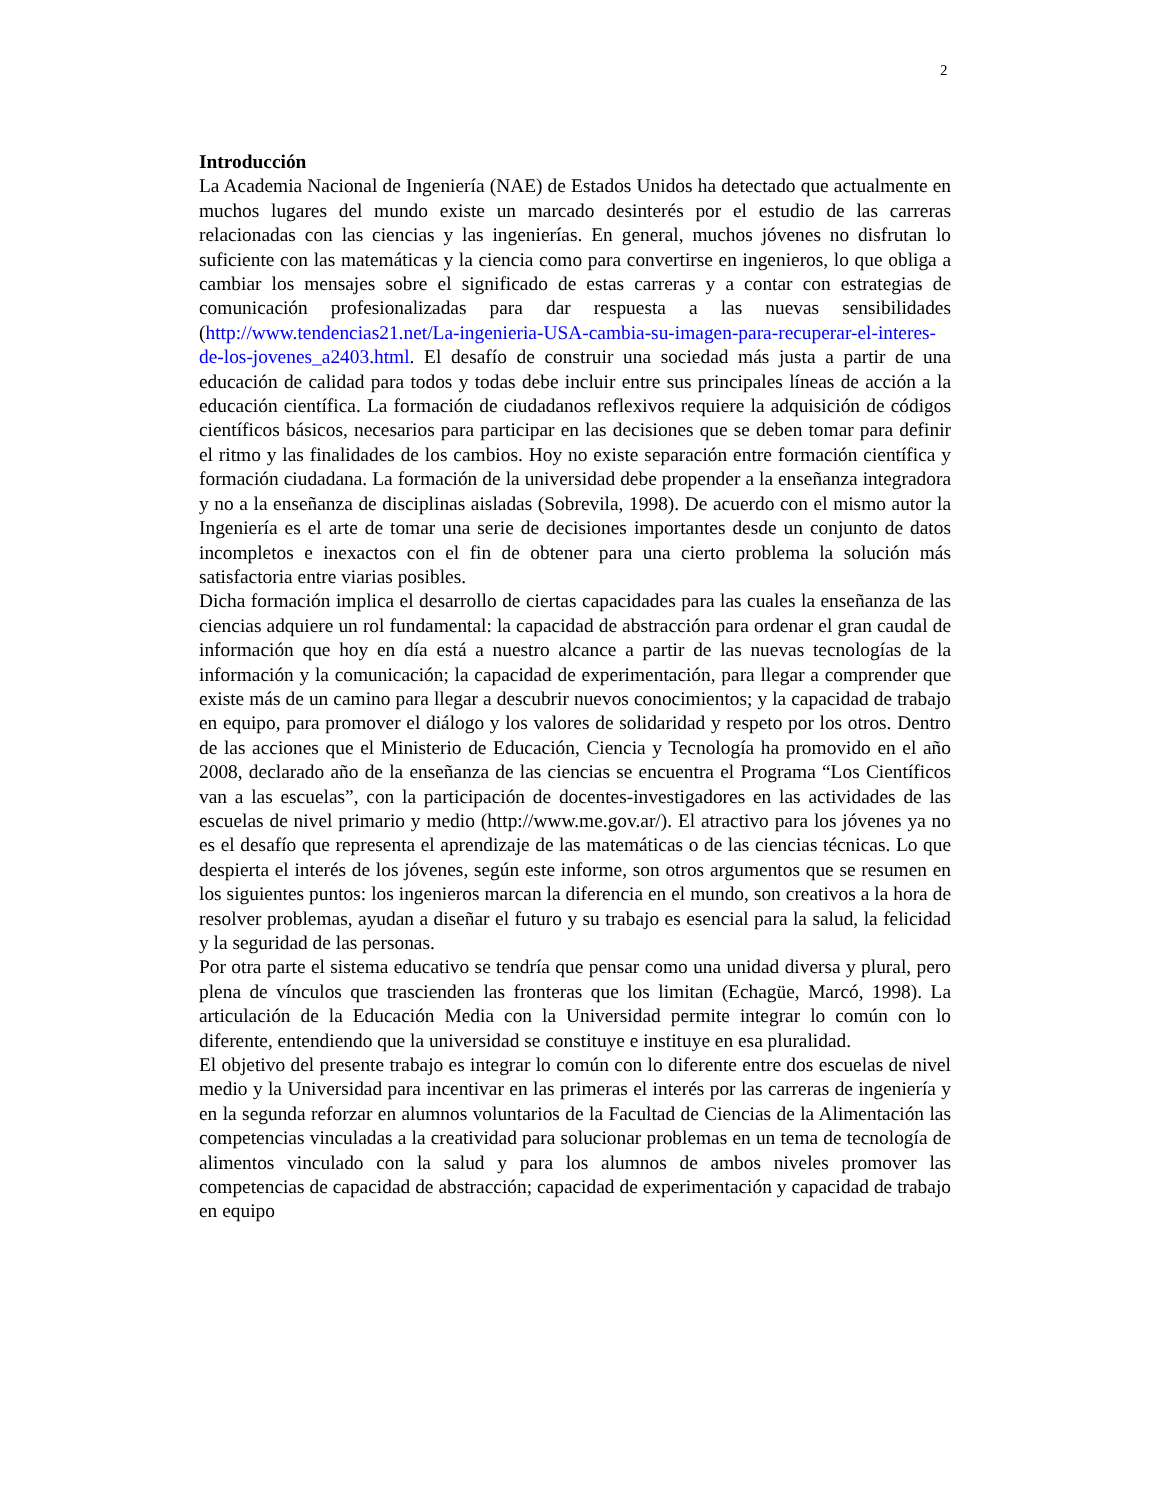2
Introducción
La Academia Nacional de Ingeniería (NAE) de Estados Unidos ha detectado que actualmente en muchos lugares del mundo existe un marcado desinterés por el estudio de las carreras relacionadas con las ciencias y las ingenierías. En general, muchos jóvenes no disfrutan lo suficiente con las matemáticas y la ciencia como para convertirse en ingenieros, lo que obliga a cambiar los mensajes sobre el significado de estas carreras y a contar con estrategias de comunicación profesionalizadas para dar respuesta a las nuevas sensibilidades (http://www.tendencias21.net/La-ingenieria-USA-cambia-su-imagen-para-recuperar-el-interes-de-los-jovenes_a2403.html. El desafío de construir una sociedad más justa a partir de una educación de calidad para todos y todas debe incluir entre sus principales líneas de acción a la educación científica. La formación de ciudadanos reflexivos requiere la adquisición de códigos científicos básicos, necesarios para participar en las decisiones que se deben tomar para definir el ritmo y las finalidades de los cambios. Hoy no existe separación entre formación científica y formación ciudadana. La formación de la universidad debe propender a la enseñanza integradora y no a la enseñanza de disciplinas aisladas (Sobrevila, 1998). De acuerdo con el mismo autor la Ingeniería es el arte de tomar una serie de decisiones importantes desde un conjunto de datos incompletos e inexactos con el fin de obtener para una cierto problema la solución más satisfactoria entre viarias posibles.
Dicha formación implica el desarrollo de ciertas capacidades para las cuales la enseñanza de las ciencias adquiere un rol fundamental: la capacidad de abstracción para ordenar el gran caudal de información que hoy en día está a nuestro alcance a partir de las nuevas tecnologías de la información y la comunicación; la capacidad de experimentación, para llegar a comprender que existe más de un camino para llegar a descubrir nuevos conocimientos; y la capacidad de trabajo en equipo, para promover el diálogo y los valores de solidaridad y respeto por los otros. Dentro de las acciones que el Ministerio de Educación, Ciencia y Tecnología ha promovido en el año 2008, declarado año de la enseñanza de las ciencias se encuentra el Programa “Los Científicos van a las escuelas”, con la participación de docentes-investigadores en las actividades de las escuelas de nivel primario y medio (http://www.me.gov.ar/). El atractivo para los jóvenes ya no es el desafío que representa el aprendizaje de las matemáticas o de las ciencias técnicas. Lo que despierta el interés de los jóvenes, según este informe, son otros argumentos que se resumen en los siguientes puntos: los ingenieros marcan la diferencia en el mundo, son creativos a la hora de resolver problemas, ayudan a diseñar el futuro y su trabajo es esencial para la salud, la felicidad y la seguridad de las personas.
Por otra parte el sistema educativo se tendría que pensar como una unidad diversa y plural, pero plena de vínculos que trascienden las fronteras que los limitan (Echagüe, Marcó, 1998). La articulación de la Educación Media con la Universidad permite integrar lo común con lo diferente, entendiendo que la universidad se constituye e instituye en esa pluralidad.
El objetivo del presente trabajo es integrar lo común con lo diferente entre dos escuelas de nivel medio y la Universidad para incentivar en las primeras el interés por las carreras de ingeniería y en la segunda reforzar en alumnos voluntarios de la Facultad de Ciencias de la Alimentación las competencias vinculadas a la creatividad para solucionar problemas en un tema de tecnología de alimentos vinculado con la salud y para los alumnos de ambos niveles promover las competencias de capacidad de abstracción; capacidad de experimentación y capacidad de trabajo en equipo